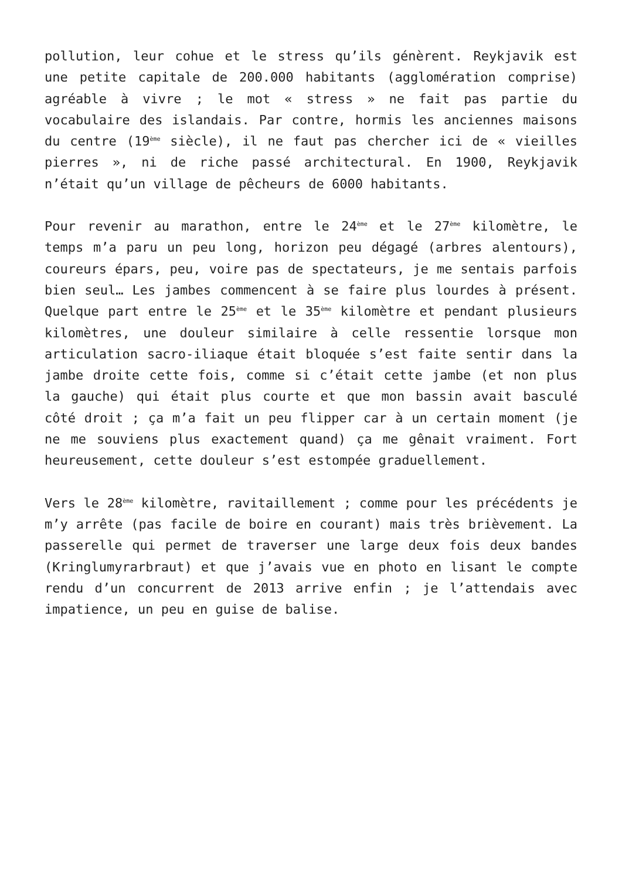pollution, leur cohue et le stress qu’ils génèrent. Reykjavik est une petite capitale de 200.000 habitants (agglomération comprise) agréable à vivre ; le mot « stress » ne fait pas partie du vocabulaire des islandais. Par contre, hormis les anciennes maisons du centre (19<sup>ème</sup> siècle), il ne faut pas chercher ici de « vieilles pierres », ni de riche passé architectural. En 1900, Reykjavik n’était qu’un village de pêcheurs de 6000 habitants.
Pour revenir au marathon, entre le 24<sup>ème</sup> et le 27<sup>ème</sup> kilomètre, le temps m’a paru un peu long, horizon peu dégagé (arbres alentours), coureurs épars, peu, voire pas de spectateurs, je me sentais parfois bien seul… Les jambes commencent à se faire plus lourdes à présent. Quelque part entre le 25<sup>ème</sup> et le 35<sup>ème</sup> kilomètre et pendant plusieurs kilomètres, une douleur similaire à celle ressentie lorsque mon articulation sacro-iliaque était bloquée s’est faite sentir dans la jambe droite cette fois, comme si c’était cette jambe (et non plus la gauche) qui était plus courte et que mon bassin avait basculé côté droit ; ça m’a fait un peu flipper car à un certain moment (je ne me souviens plus exactement quand) ça me gênait vraiment. Fort heureusement, cette douleur s’est estompée graduellement.
Vers le 28<sup>ème</sup> kilomètre, ravitaillement ; comme pour les précédents je m’y arrête (pas facile de boire en courant) mais très brièvement. La passerelle qui permet de traverser une large deux fois deux bandes (Kringlumyrarbraut) et que j’avais vue en photo en lisant le compte rendu d’un concurrent de 2013 arrive enfin ; je l’attendais avec impatience, un peu en guise de balise.